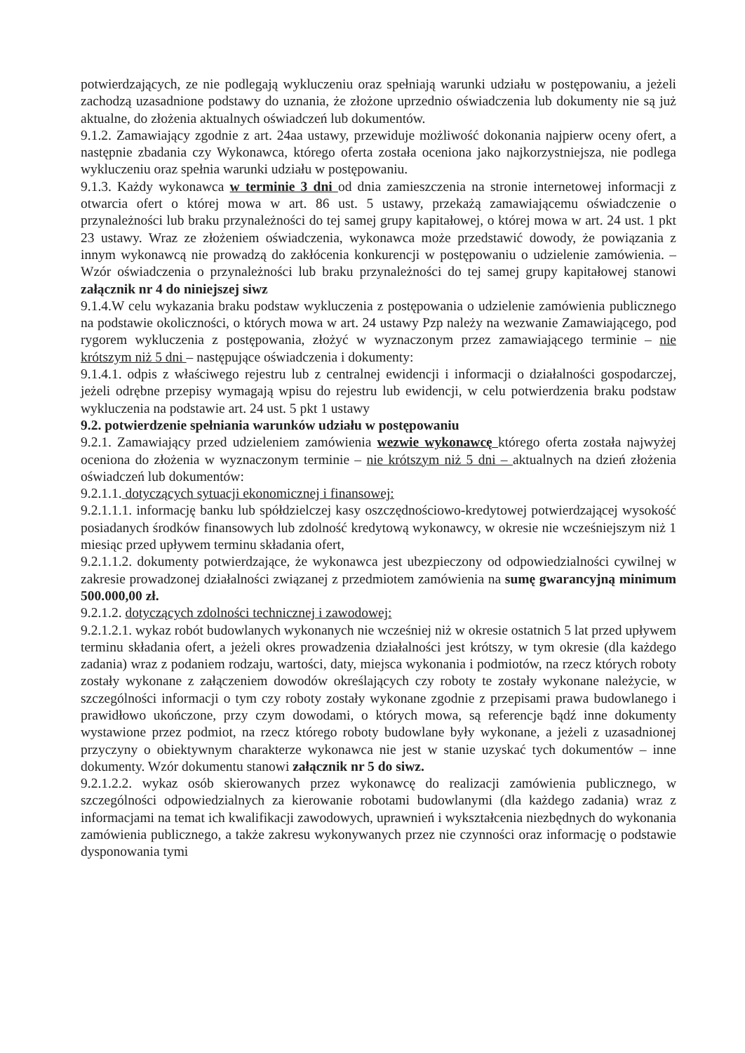potwierdzających, ze nie podlegają wykluczeniu oraz spełniają warunki udziału w postępowaniu, a jeżeli zachodzą uzasadnione podstawy do uznania, że złożone uprzednio oświadczenia lub dokumenty nie są już aktualne, do złożenia aktualnych oświadczeń lub dokumentów.
9.1.2. Zamawiający zgodnie z art. 24aa ustawy, przewiduje możliwość dokonania najpierw oceny ofert, a następnie zbadania czy Wykonawca, którego oferta została oceniona jako najkorzystniejsza, nie podlega wykluczeniu oraz spełnia warunki udziału w postępowaniu.
9.1.3. Każdy wykonawca w terminie 3 dni od dnia zamieszczenia na stronie internetowej informacji z otwarcia ofert o której mowa w art. 86 ust. 5 ustawy, przekażą zamawiającemu oświadczenie o przynależności lub braku przynależności do tej samej grupy kapitałowej, o której mowa w art. 24 ust. 1 pkt 23 ustawy. Wraz ze złożeniem oświadczenia, wykonawca może przedstawić dowody, że powiązania z innym wykonawcą nie prowadzą do zakłócenia konkurencji w postępowaniu o udzielenie zamówienia. – Wzór oświadczenia o przynależności lub braku przynależności do tej samej grupy kapitałowej stanowi załącznik nr 4 do niniejszej siwz
9.1.4.W celu wykazania braku podstaw wykluczenia z postępowania o udzielenie zamówienia publicznego na podstawie okoliczności, o których mowa w art. 24 ustawy Pzp należy na wezwanie Zamawiającego, pod rygorem wykluczenia z postępowania, złożyć w wyznaczonym przez zamawiającego terminie – nie krótszym niż 5 dni – następujące oświadczenia i dokumenty:
9.1.4.1. odpis z właściwego rejestru lub z centralnej ewidencji i informacji o działalności gospodarczej, jeżeli odrębne przepisy wymagają wpisu do rejestru lub ewidencji, w celu potwierdzenia braku podstaw wykluczenia na podstawie art. 24 ust. 5 pkt 1 ustawy
9.2. potwierdzenie spełniania warunków udziału w postępowaniu
9.2.1. Zamawiający przed udzieleniem zamówienia wezwie wykonawcę którego oferta została najwyżej oceniona do złożenia w wyznaczonym terminie – nie krótszym niż 5 dni – aktualnych na dzień złożenia oświadczeń lub dokumentów:
9.2.1.1. dotyczących sytuacji ekonomicznej i finansowej:
9.2.1.1.1. informację banku lub spółdzielczej kasy oszczędnościowo-kredytowej potwierdzającej wysokość posiadanych środków finansowych lub zdolność kredytową wykonawcy, w okresie nie wcześniejszym niż 1 miesiąc przed upływem terminu składania ofert,
9.2.1.1.2. dokumenty potwierdzające, że wykonawca jest ubezpieczony od odpowiedzialności cywilnej w zakresie prowadzonej działalności związanej z przedmiotem zamówienia na sumę gwarancyjną minimum 500.000,00 zł.
9.2.1.2. dotyczących zdolności technicznej i zawodowej:
9.2.1.2.1. wykaz robót budowlanych wykonanych nie wcześniej niż w okresie ostatnich 5 lat przed upływem terminu składania ofert, a jeżeli okres prowadzenia działalności jest krótszy, w tym okresie (dla każdego zadania) wraz z podaniem rodzaju, wartości, daty, miejsca wykonania i podmiotów, na rzecz których roboty zostały wykonane z załączeniem dowodów określających czy roboty te zostały wykonane należycie, w szczególności informacji o tym czy roboty zostały wykonane zgodnie z przepisami prawa budowlanego i prawidłowo ukończone, przy czym dowodami, o których mowa, są referencje bądź inne dokumenty wystawione przez podmiot, na rzecz którego roboty budowlane były wykonane, a jeżeli z uzasadnionej przyczyny o obiektywnym charakterze wykonawca nie jest w stanie uzyskać tych dokumentów – inne dokumenty. Wzór dokumentu stanowi załącznik nr 5 do siwz.
9.2.1.2.2. wykaz osób skierowanych przez wykonawcę do realizacji zamówienia publicznego, w szczególności odpowiedzialnych za kierowanie robotami budowlanymi (dla każdego zadania) wraz z informacjami na temat ich kwalifikacji zawodowych, uprawnień i wykształcenia niezbędnych do wykonania zamówienia publicznego, a także zakresu wykonywanych przez nie czynności oraz informację o podstawie dysponowania tymi